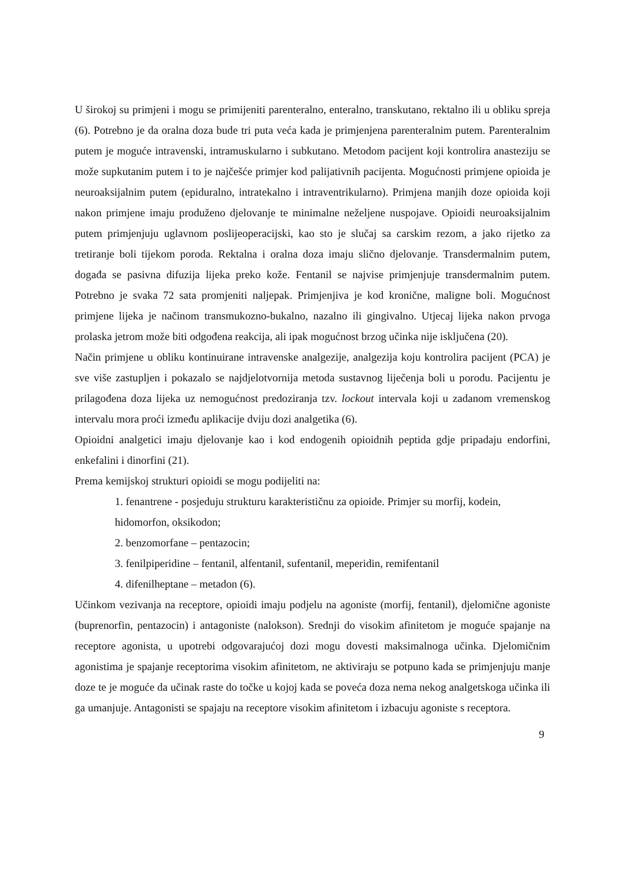U širokoj su primjeni i mogu se primijeniti parenteralno, enteralno, transkutano, rektalno ili u obliku spreja (6). Potrebno je da oralna doza bude tri puta veća kada je primjenjena parenteralnim putem. Parenteralnim putem je moguće intravenski, intramuskularno i subkutano. Metodom pacijent koji kontrolira anasteziju se može supkutanim putem i to je najčešće primjer kod palijativnih pacijenta. Mogućnosti primjene opioida je neuroaksijalnim putem (epiduralno, intratekalno i intraventrikularno). Primjena manjih doze opioida koji nakon primjene imaju produženo djelovanje te minimalne neželjene nuspojave. Opioidi neuroaksijalnim putem primjenjuju uglavnom poslijeoperacijski, kao sto je slučaj sa carskim rezom, a jako rijetko za tretiranje boli tijekom poroda. Rektalna i oralna doza imaju slično djelovanje. Transdermalnim putem, događa se pasivna difuzija lijeka preko kože. Fentanil se najvise primjenjuje transdermalnim putem. Potrebno je svaka 72 sata promjeniti naljepak. Primjenjiva je kod kronične, maligne boli. Mogućnost primjene lijeka je načinom transmukozno-bukalno, nazalno ili gingivalno. Utjecaj lijeka nakon prvoga prolaska jetrom može biti odgođena reakcija, ali ipak mogućnost brzog učinka nije isključena (20).
Način primjene u obliku kontinuirane intravenske analgezije, analgezija koju kontrolira pacijent (PCA) je sve više zastupljen i pokazalo se najdjelotvornija metoda sustavnog liječenja boli u porodu. Pacijentu je prilagođena doza lijeka uz nemogućnost predoziranja tzv. lockout intervala koji u zadanom vremenskog intervalu mora proći između aplikacije dviju dozi analgetika (6).
Opioidni analgetici imaju djelovanje kao i kod endogenih opioidnih peptida gdje pripadaju endorfini, enkefalini i dinorfini (21).
Prema kemijskoj strukturi opioidi se mogu podijeliti na:
1. fenantrene - posjeduju strukturu karakterističnu za opioide. Primjer su morfij, kodein, hidomorfon, oksikodon;
2. benzomorfane – pentazocin;
3. fenilpiperidine – fentanil, alfentanil, sufentanil, meperidin, remifentanil
4. difenilheptane – metadon (6).
Učinkom vezivanja na receptore, opioidi imaju podjelu na agoniste (morfij, fentanil), djelomične agoniste (buprenorfin, pentazocin) i antagoniste (nalokson). Srednji do visokim afinitetom je moguće spajanje na receptore agonista, u upotrebi odgovarajućoj dozi mogu dovesti maksimalnoga učinka. Djelomičnim agonistima je spajanje receptorima visokim afinitetom, ne aktiviraju se potpuno kada se primjenjuju manje doze te je moguće da učinak raste do točke u kojoj kada se poveća doza nema nekog analgetskoga učinka ili ga umanjuje. Antagonisti se spajaju na receptore visokim afinitetom i izbacuju agoniste s receptora.
9